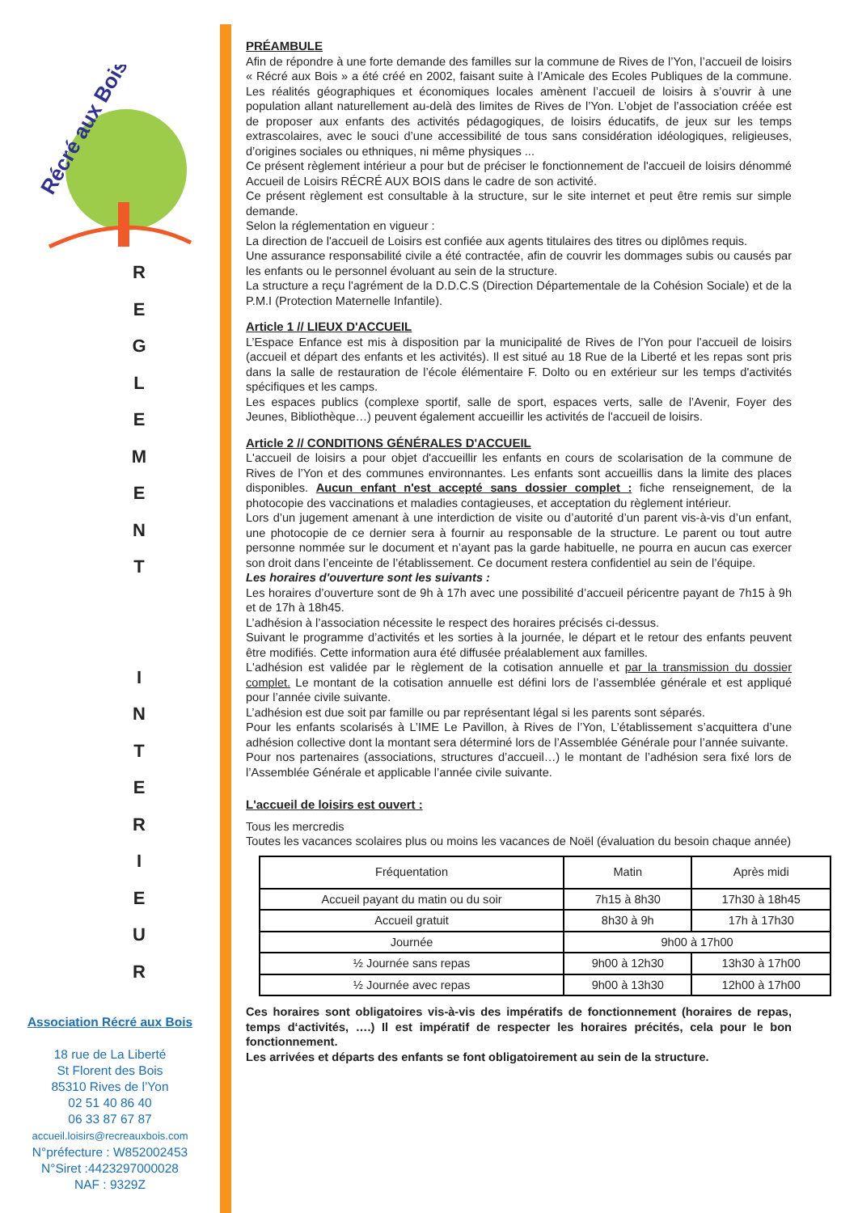Récré aux Bois
R
E
G
L
E
M
E
N
T
I
N
T
E
R
I
E
U
R
Association Récré aux Bois
18 rue de La Liberté
St Florent des Bois
85310 Rives de l’Yon
02 51 40 86 40
06 33 87 67 87
accueil.loisirs@recreauxbois.com
N°préfecture : W852002453
N°Siret :4423297000028
NAF : 9329Z
PRÉAMBULE
Afin de répondre à une forte demande des familles sur la commune de Rives de l’Yon, l’accueil de loisirs « Récré aux Bois » a été créé en 2002, faisant suite à l’Amicale des Ecoles Publiques de la commune. Les réalités géographiques et économiques locales amènent l’accueil de loisirs à s’ouvrir à une population allant naturellement au-delà des limites de Rives de l’Yon. L’objet de l’association créée est de proposer aux enfants des activités pédagogiques, de loisirs éducatifs, de jeux sur les temps extrascolaires, avec le souci d’une accessibilité de tous sans considération idéologiques, religieuses, d’origines sociales ou ethniques, ni même physiques ...
Ce présent règlement intérieur a pour but de préciser le fonctionnement de l'accueil de loisirs dénommé Accueil de Loisirs RÉCRÉ AUX BOIS dans le cadre de son activité.
Ce présent règlement est consultable à la structure, sur le site internet et peut être remis sur simple demande.
Selon la réglementation en vigueur :
La direction de l'accueil de Loisirs est confiée aux agents titulaires des titres ou diplômes requis.
Une assurance responsabilité civile a été contractée, afin de couvrir les dommages subis ou causés par les enfants ou le personnel évoluant au sein de la structure.
La structure a reçu l'agrément de la D.D.C.S (Direction Départementale de la Cohésion Sociale) et de la P.M.I (Protection Maternelle Infantile).
Article 1 // LIEUX D'ACCUEIL
L’Espace Enfance est mis à disposition par la municipalité de Rives de l’Yon pour l'accueil de loisirs (accueil et départ des enfants et les activités). Il est situé au 18 Rue de la Liberté et les repas sont pris dans la salle de restauration de l’école élémentaire F. Dolto ou en extérieur sur les temps d'activités spécifiques et les camps.
Les espaces publics (complexe sportif, salle de sport, espaces verts, salle de l’Avenir, Foyer des Jeunes, Bibliothèque…) peuvent également accueillir les activités de l'accueil de loisirs.
Article 2 // CONDITIONS GÉNÉRALES D'ACCUEIL
L'accueil de loisirs a pour objet d'accueillir les enfants en cours de scolarisation de la commune de Rives de l’Yon et des communes environnantes. Les enfants sont accueillis dans la limite des places disponibles. Aucun enfant n'est accepté sans dossier complet : fiche renseignement, de la photocopie des vaccinations et maladies contagieuses, et acceptation du règlement intérieur.
Lors d’un jugement amenant à une interdiction de visite ou d’autorité d’un parent vis-à-vis d’un enfant, une photocopie de ce dernier sera à fournir au responsable de la structure. Le parent ou tout autre personne nommée sur le document et n’ayant pas la garde habituelle, ne pourra en aucun cas exercer son droit dans l’enceinte de l’établissement. Ce document restera confidentiel au sein de l’équipe.
Les horaires d'ouverture sont les suivants :
Les horaires d’ouverture sont de 9h à 17h avec une possibilité d’accueil péricentre payant de 7h15 à 9h et de 17h à 18h45.
L’adhésion à l’association nécessite le respect des horaires précisés ci-dessus.
Suivant le programme d’activités et les sorties à la journée, le départ et le retour des enfants peuvent être modifiés. Cette information aura été diffusée préalablement aux familles.
L'adhésion est validée par le règlement de la cotisation annuelle et par la transmission du dossier complet. Le montant de la cotisation annuelle est défini lors de l’assemblée générale et est appliqué pour l’année civile suivante.
L’adhésion est due soit par famille ou par représentant légal si les parents sont séparés.
Pour les enfants scolarisés à L’IME Le Pavillon, à Rives de l’Yon, L’établissement s’acquittera d’une adhésion collective dont la montant sera déterminé lors de l’Assemblée Générale pour l’année suivante.
Pour nos partenaires (associations, structures d’accueil…) le montant de l’adhésion sera fixé lors de l’Assemblée Générale et applicable l’année civile suivante.
L'accueil de loisirs est ouvert :
Tous les mercredis
Toutes les vacances scolaires plus ou moins les vacances de Noël (évaluation du besoin chaque année)
| Fréquentation | Matin | Après midi |
| --- | --- | --- |
| Accueil payant du matin ou du soir | 7h15 à 8h30 | 17h30 à 18h45 |
| Accueil gratuit | 8h30 à 9h | 17h à 17h30 |
| Journée | 9h00 à 17h00 | |
| ½ Journée sans repas | 9h00 à 12h30 | 13h30 à 17h00 |
| ½ Journée avec repas | 9h00 à 13h30 | 12h00 à 17h00 |
Ces horaires sont obligatoires vis-à-vis des impératifs de fonctionnement (horaires de repas, temps d‘activités, ….) Il est impératif de respecter les horaires précités, cela pour le bon fonctionnement.
Les arrivées et départs des enfants se font obligatoirement au sein de la structure.